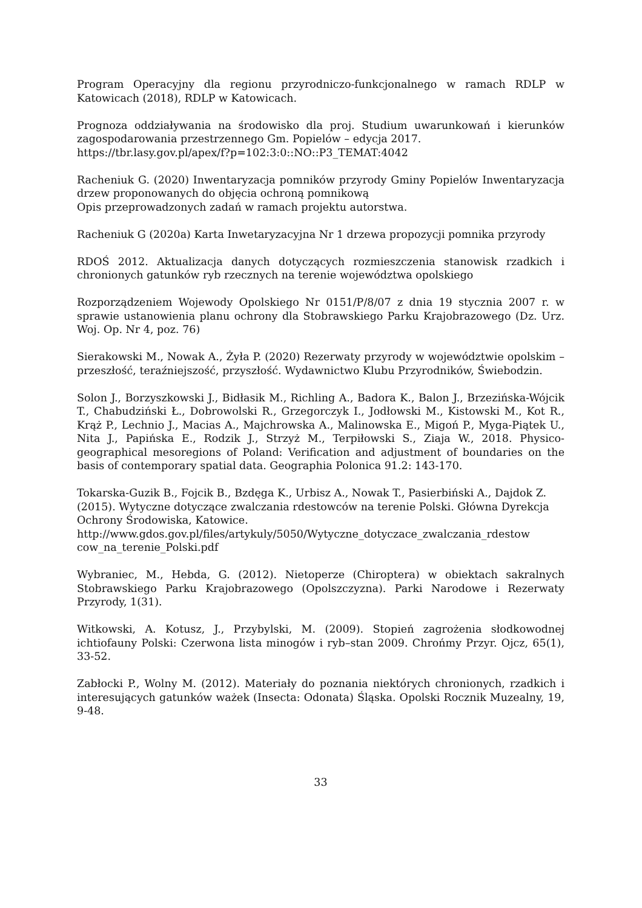Program Operacyjny dla regionu przyrodniczo-funkcjonalnego w ramach RDLP w Katowicach (2018), RDLP w Katowicach.
Prognoza oddziaływania na środowisko dla proj. Studium uwarunkowań i kierunków zagospodarowania przestrzennego Gm. Popielów – edycja 2017.
https://tbr.lasy.gov.pl/apex/f?p=102:3:0::NO::P3_TEMAT:4042
Racheniuk G. (2020) Inwentaryzacja pomników przyrody Gminy Popielów Inwentaryzacja drzew proponowanych do objęcia ochroną pomnikową
Opis przeprowadzonych zadań w ramach projektu autorstwa.
Racheniuk G (2020a) Karta Inwetaryzacyjna Nr 1 drzewa propozycji pomnika przyrody
RDOŚ 2012. Aktualizacja danych dotyczących rozmieszczenia stanowisk rzadkich i chronionych gatunków ryb rzecznych na terenie województwa opolskiego
Rozporządzeniem Wojewody Opolskiego Nr 0151/P/8/07 z dnia 19 stycznia 2007 r. w sprawie ustanowienia planu ochrony dla Stobrawskiego Parku Krajobrazowego (Dz. Urz. Woj. Op. Nr 4, poz. 76)
Sierakowski M., Nowak A., Żyła P. (2020) Rezerwaty przyrody w województwie opolskim – przeszłość, teraźniejszość, przyszłość. Wydawnictwo Klubu Przyrodników, Świebodzin.
Solon J., Borzyszkowski J., Bidłasik M., Richling A., Badora K., Balon J., Brzezińska-Wójcik T., Chabudziński Ł., Dobrowolski R., Grzegorczyk I., Jodłowski M., Kistowski M., Kot R., Krąż P., Lechnio J., Macias A., Majchrowska A., Malinowska E., Migoń P., Myga-Piątek U., Nita J., Papińska E., Rodzik J., Strzyż M., Terpiłowski S., Ziaja W., 2018. Physico-geographical mesoregions of Poland: Verification and adjustment of boundaries on the basis of contemporary spatial data. Geographia Polonica 91.2: 143-170.
Tokarska-Guzik B., Fojcik B., Bzdęga K., Urbisz A., Nowak T., Pasierbiński A., Dajdok Z. (2015). Wytyczne dotyczące zwalczania rdestowców na terenie Polski. Główna Dyrekcja Ochrony Środowiska, Katowice.
http://www.gdos.gov.pl/files/artykuly/5050/Wytyczne_dotyczace_zwalczania_rdestow cow_na_terenie_Polski.pdf
Wybraniec, M., Hebda, G. (2012). Nietoperze (Chiroptera) w obiektach sakralnych Stobrawskiego Parku Krajobrazowego (Opolszczyzna). Parki Narodowe i Rezerwaty Przyrody, 1(31).
Witkowski, A. Kotusz, J., Przybylski, M. (2009). Stopień zagrożenia słodkowodnej ichtiofauny Polski: Czerwona lista minogów i ryb–stan 2009. Chrońmy Przyr. Ojcz, 65(1), 33-52.
Zabłocki P., Wolny M. (2012). Materiały do poznania niektórych chronionych, rzadkich i interesujących gatunków ważek (Insecta: Odonata) Śląska. Opolski Rocznik Muzealny, 19, 9-48.
33